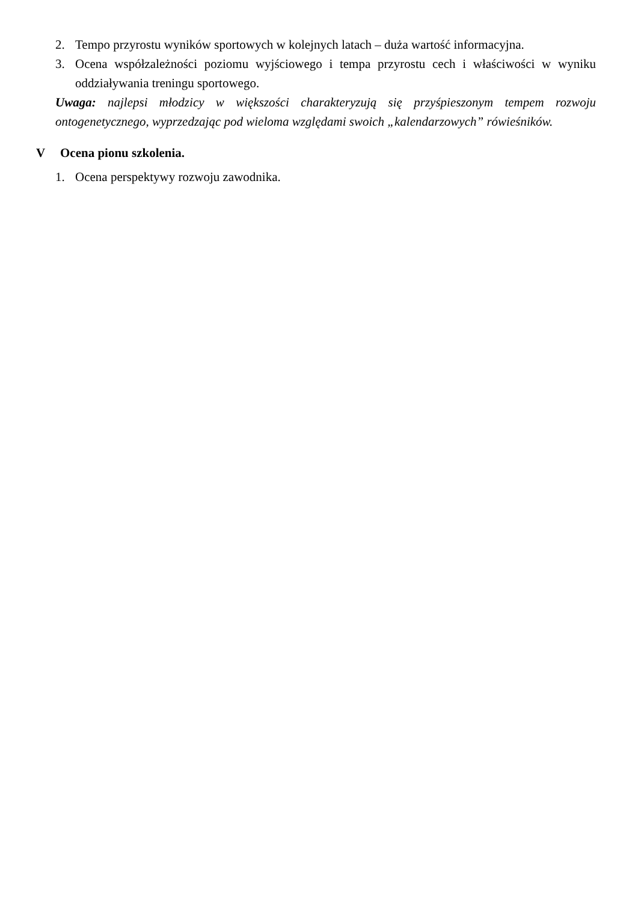2. Tempo przyrostu wyników sportowych w kolejnych latach – duża wartość informacyjna.
3. Ocena współzależności poziomu wyjściowego i tempa przyrostu cech i właściwości w wyniku oddziaływania treningu sportowego.
Uwaga: najlepsi młodzicy w większości charakteryzują się przyśpieszonym tempem rozwoju ontogenetycznego, wyprzedzając pod wieloma względami swoich „kalendarzowych” rówieśników.
V Ocena pionu szkolenia.
1. Ocena perspektywy rozwoju zawodnika.